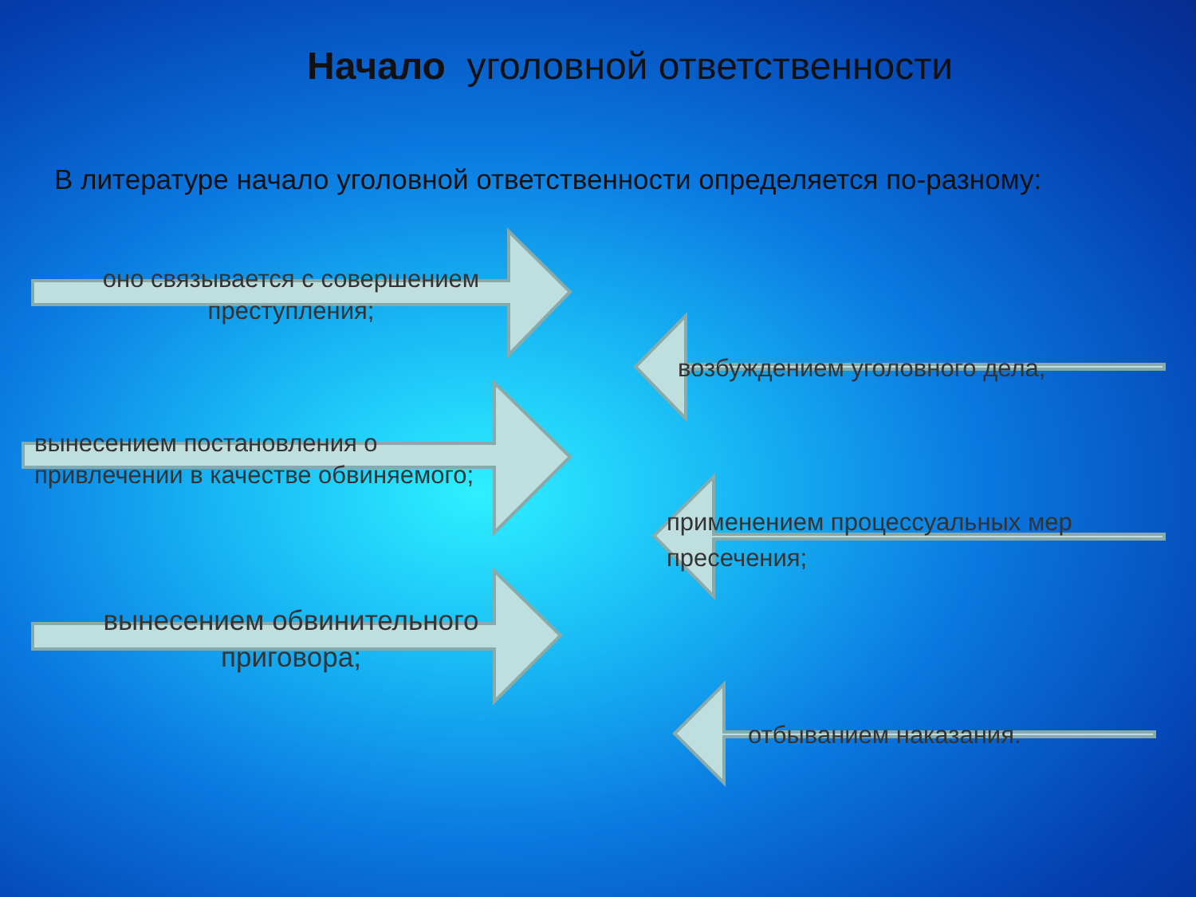Начало уголовной ответственности
В литературе начало уголовной ответственности определяется по-разному:
оно связывается с совершением преступления;
возбуждением уголовного дела,
вынесением постановления о привлечении в качестве обвиняемого;
применением процессуальных мер пресечения;
вынесением обвинительного приговора;
отбыванием наказания.